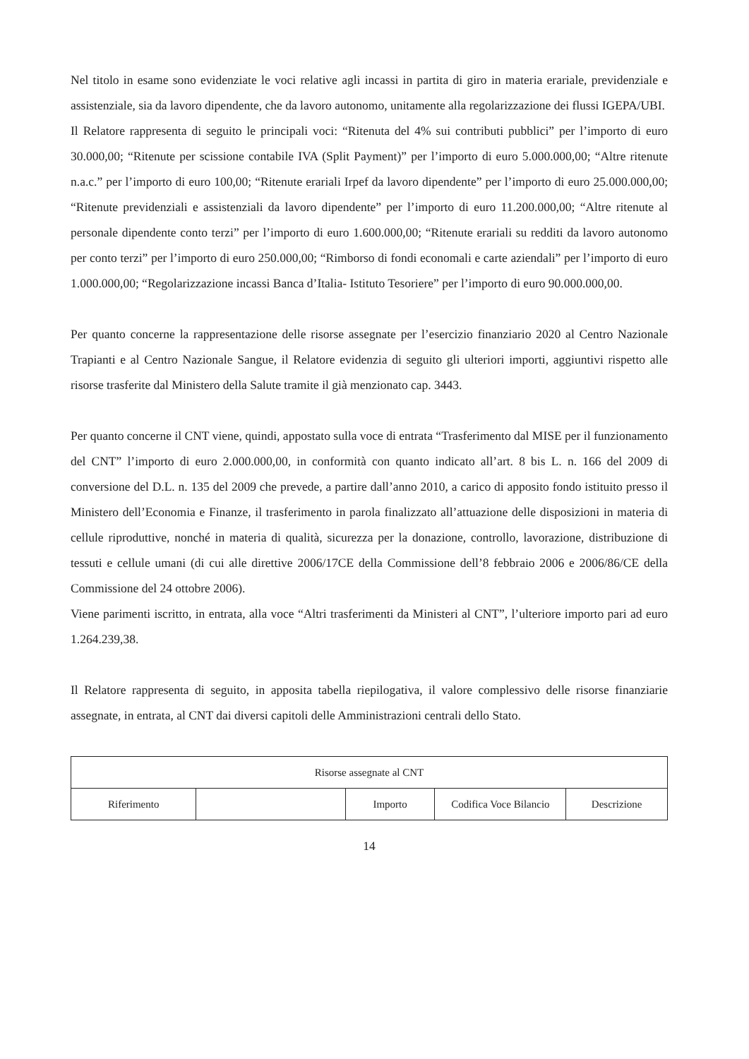Nel titolo in esame sono evidenziate le voci relative agli incassi in partita di giro in materia erariale, previdenziale e assistenziale, sia da lavoro dipendente, che da lavoro autonomo, unitamente alla regolarizzazione dei flussi IGEPA/UBI.
Il Relatore rappresenta di seguito le principali voci: “Ritenuta del 4% sui contributi pubblici” per l’importo di euro 30.000,00; “Ritenute per scissione contabile IVA (Split Payment)” per l’importo di euro 5.000.000,00; “Altre ritenute n.a.c.” per l’importo di euro 100,00; “Ritenute erariali Irpef da lavoro dipendente” per l’importo di euro 25.000.000,00; “Ritenute previdenziali e assistenziali da lavoro dipendente” per l’importo di euro 11.200.000,00; “Altre ritenute al personale dipendente conto terzi” per l’importo di euro 1.600.000,00; “Ritenute erariali su redditi da lavoro autonomo per conto terzi” per l’importo di euro 250.000,00; “Rimborso di fondi economali e carte aziendali” per l’importo di euro 1.000.000,00; “Regolarizzazione incassi Banca d’Italia- Istituto Tesoriere” per l’importo di euro 90.000.000,00.
Per quanto concerne la rappresentazione delle risorse assegnate per l’esercizio finanziario 2020 al Centro Nazionale Trapianti e al Centro Nazionale Sangue, il Relatore evidenzia di seguito gli ulteriori importi, aggiuntivi rispetto alle risorse trasferite dal Ministero della Salute tramite il già menzionato cap. 3443.
Per quanto concerne il CNT viene, quindi, appostato sulla voce di entrata “Trasferimento dal MISE per il funzionamento del CNT” l’importo di euro 2.000.000,00, in conformità con quanto indicato all’art. 8 bis L. n. 166 del 2009 di conversione del D.L. n. 135 del 2009 che prevede, a partire dall’anno 2010, a carico di apposito fondo istituito presso il Ministero dell’Economia e Finanze, il trasferimento in parola finalizzato all’attuazione delle disposizioni in materia di cellule riproduttive, nonché in materia di qualità, sicurezza per la donazione, controllo, lavorazione, distribuzione di tessuti e cellule umani (di cui alle direttive 2006/17CE della Commissione dell’8 febbraio 2006 e 2006/86/CE della Commissione del 24 ottobre 2006).
Viene parimenti iscritto, in entrata, alla voce “Altri trasferimenti da Ministeri al CNT”, l’ulteriore importo pari ad euro 1.264.239,38.
Il Relatore rappresenta di seguito, in apposita tabella riepilogativa, il valore complessivo delle risorse finanziarie assegnate, in entrata, al CNT dai diversi capitoli delle Amministrazioni centrali dello Stato.
| Risorse assegnate al CNT | | | | |
| Riferimento | | Importo | Codifica Voce Bilancio | Descrizione |
14